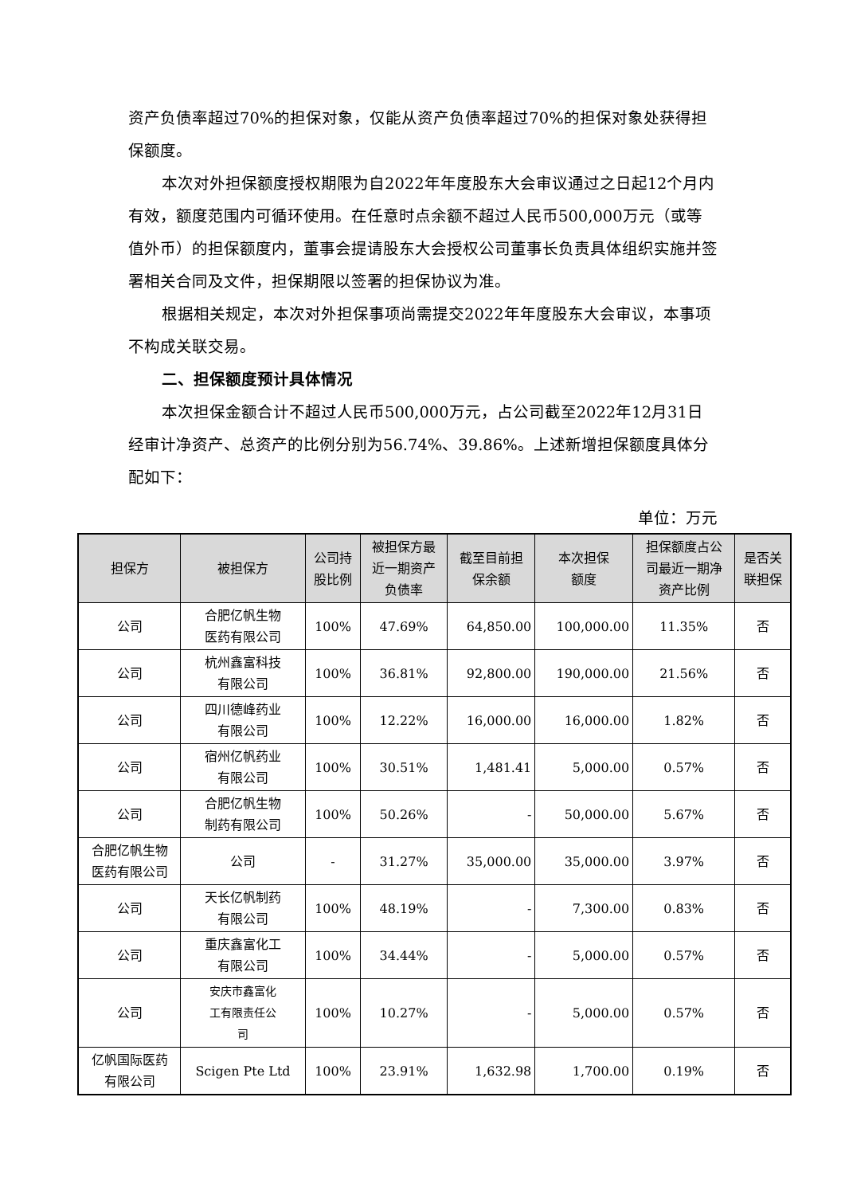资产负债率超过70%的担保对象，仅能从资产负债率超过70%的担保对象处获得担保额度。
本次对外担保额度授权期限为自2022年年度股东大会审议通过之日起12个月内有效，额度范围内可循环使用。在任意时点余额不超过人民币500,000万元（或等值外币）的担保额度内，董事会提请股东大会授权公司董事长负责具体组织实施并签署相关合同及文件，担保期限以签署的担保协议为准。
根据相关规定，本次对外担保事项尚需提交2022年年度股东大会审议，本事项不构成关联交易。
二、担保额度预计具体情况
本次担保金额合计不超过人民币500,000万元，占公司截至2022年12月31日经审计净资产、总资产的比例分别为56.74%、39.86%。上述新增担保额度具体分配如下：
单位：万元
| 担保方 | 被担保方 | 公司持 股比例 | 被担保方最 近一期资产 负债率 | 截至目前担 保余额 | 本次担保 额度 | 担保额度占公 司最近一期净 资产比例 | 是否关 联担保 |
| --- | --- | --- | --- | --- | --- | --- | --- |
| 公司 | 合肥亿帆生物 医药有限公司 | 100% | 47.69% | 64,850.00 | 100,000.00 | 11.35% | 否 |
| 公司 | 杭州鑫富科技 有限公司 | 100% | 36.81% | 92,800.00 | 190,000.00 | 21.56% | 否 |
| 公司 | 四川德峰药业 有限公司 | 100% | 12.22% | 16,000.00 | 16,000.00 | 1.82% | 否 |
| 公司 | 宿州亿帆药业 有限公司 | 100% | 30.51% | 1,481.41 | 5,000.00 | 0.57% | 否 |
| 公司 | 合肥亿帆生物 制药有限公司 | 100% | 50.26% | - | 50,000.00 | 5.67% | 否 |
| 合肥亿帆生物 医药有限公司 | 公司 | - | 31.27% | 35,000.00 | 35,000.00 | 3.97% | 否 |
| 公司 | 天长亿帆制药 有限公司 | 100% | 48.19% | - | 7,300.00 | 0.83% | 否 |
| 公司 | 重庆鑫富化工 有限公司 | 100% | 34.44% | - | 5,000.00 | 0.57% | 否 |
| 公司 | 安庆市鑫富化 工有限责任公 司 | 100% | 10.27% | - | 5,000.00 | 0.57% | 否 |
| 亿帆国际医药 有限公司 | Scigen Pte Ltd | 100% | 23.91% | 1,632.98 | 1,700.00 | 0.19% | 否 |